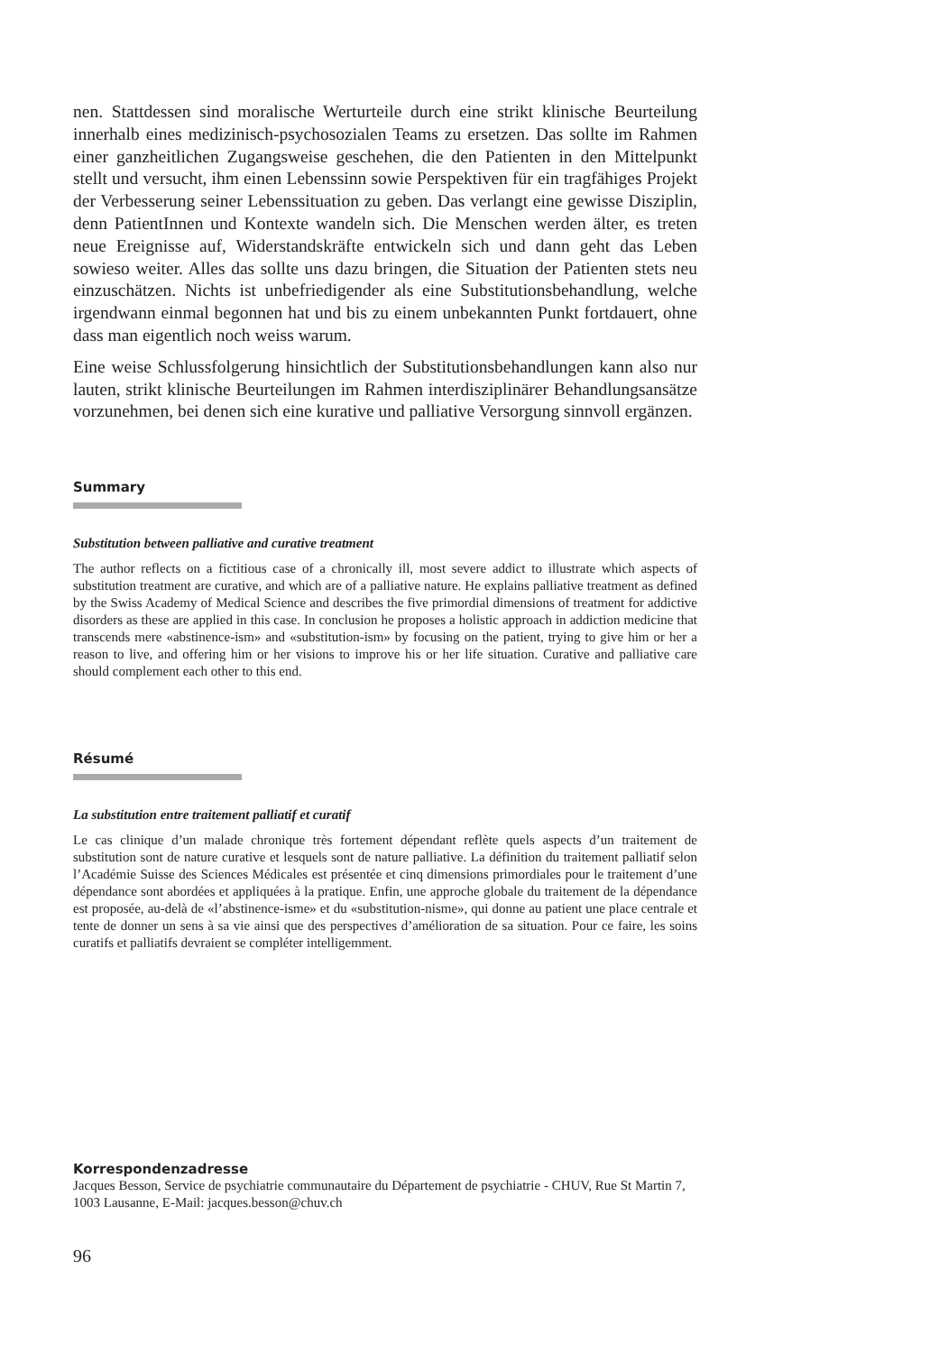nen. Stattdessen sind moralische Werturteile durch eine strikt klinische Beurteilung innerhalb eines medizinisch-psychosozialen Teams zu ersetzen. Das sollte im Rahmen einer ganzheitlichen Zugangsweise geschehen, die den Patienten in den Mittelpunkt stellt und versucht, ihm einen Lebenssinn sowie Perspektiven für ein tragfähiges Projekt der Verbesserung seiner Lebenssituation zu geben. Das verlangt eine gewisse Disziplin, denn PatientInnen und Kontexte wandeln sich. Die Menschen werden älter, es treten neue Ereignisse auf, Widerstandskräfte entwickeln sich und dann geht das Leben sowieso weiter. Alles das sollte uns dazu bringen, die Situation der Patienten stets neu einzuschätzen. Nichts ist unbefriedigender als eine Substitutionsbehandlung, welche irgendwann einmal begonnen hat und bis zu einem unbekannten Punkt fortdauert, ohne dass man eigentlich noch weiss warum.
Eine weise Schlussfolgerung hinsichtlich der Substitutionsbehandlungen kann also nur lauten, strikt klinische Beurteilungen im Rahmen interdisziplinärer Behandlungsansätze vorzunehmen, bei denen sich eine kurative und palliative Versorgung sinnvoll ergänzen.
Summary
Substitution between palliative and curative treatment
The author reflects on a fictitious case of a chronically ill, most severe addict to illustrate which aspects of substitution treatment are curative, and which are of a palliative nature. He explains palliative treatment as defined by the Swiss Academy of Medical Science and describes the five primordial dimensions of treatment for addictive disorders as these are applied in this case. In conclusion he proposes a holistic approach in addiction medicine that transcends mere «abstinence-ism» and «substitution-ism» by focusing on the patient, trying to give him or her a reason to live, and offering him or her visions to improve his or her life situation. Curative and palliative care should complement each other to this end.
Résumé
La substitution entre traitement palliatif et curatif
Le cas clinique d’un malade chronique très fortement dépendant reflète quels aspects d’un traitement de substitution sont de nature curative et lesquels sont de nature palliative. La définition du traitement palliatif selon l’Académie Suisse des Sciences Médicales est présentée et cinq dimensions primordiales pour le traitement d’une dépendance sont abordées et appliquées à la pratique. Enfin, une approche globale du traitement de la dépendance est proposée, au-delà de «l’abstinence-isme» et du «substitution-nisme», qui donne au patient une place centrale et tente de donner un sens à sa vie ainsi que des perspectives d’amélioration de sa situation. Pour ce faire, les soins curatifs et palliatifs devraient se compléter intelligemment.
Korrespondenzadresse
Jacques Besson, Service de psychiatrie communautaire du Département de psychiatrie - CHUV, Rue St Martin 7, 1003 Lausanne, E-Mail: jacques.besson@chuv.ch
96